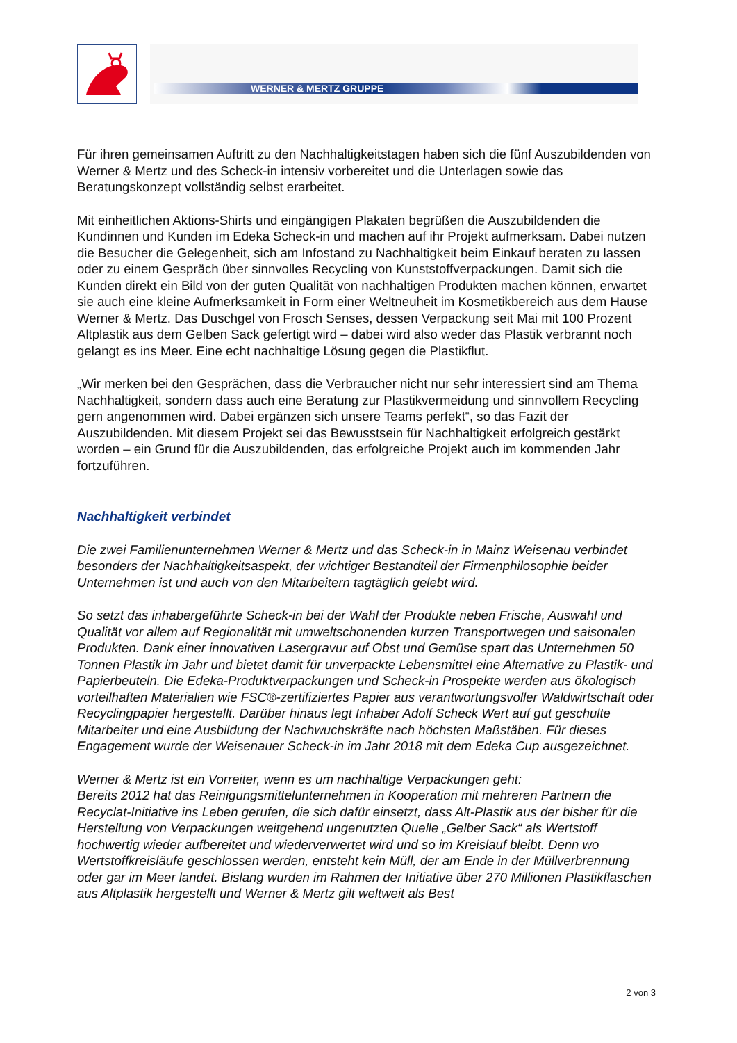WERNER & MERTZ GRUPPE
Für ihren gemeinsamen Auftritt zu den Nachhaltigkeitstagen haben sich die fünf Auszubildenden von Werner & Mertz und des Scheck-in intensiv vorbereitet und die Unterlagen sowie das Beratungskonzept vollständig selbst erarbeitet.
Mit einheitlichen Aktions-Shirts und eingängigen Plakaten begrüßen die Auszubildenden die Kundinnen und Kunden im Edeka Scheck-in und machen auf ihr Projekt aufmerksam. Dabei nutzen die Besucher die Gelegenheit, sich am Infostand zu Nachhaltigkeit beim Einkauf beraten zu lassen oder zu einem Gespräch über sinnvolles Recycling von Kunststoffverpackungen. Damit sich die Kunden direkt ein Bild von der guten Qualität von nachhaltigen Produkten machen können, erwartet sie auch eine kleine Aufmerksamkeit in Form einer Weltneuheit im Kosmetikbereich aus dem Hause Werner & Mertz. Das Duschgel von Frosch Senses, dessen Verpackung seit Mai mit 100 Prozent Altplastik aus dem Gelben Sack gefertigt wird – dabei wird also weder das Plastik verbrannt noch gelangt es ins Meer. Eine echt nachhaltige Lösung gegen die Plastikflut.
„Wir merken bei den Gesprächen, dass die Verbraucher nicht nur sehr interessiert sind am Thema Nachhaltigkeit, sondern dass auch eine Beratung zur Plastikvermeidung und sinnvollem Recycling gern angenommen wird. Dabei ergänzen sich unsere Teams perfekt“, so das Fazit der Auszubildenden. Mit diesem Projekt sei das Bewusstsein für Nachhaltigkeit erfolgreich gestärkt worden – ein Grund für die Auszubildenden, das erfolgreiche Projekt auch im kommenden Jahr fortzuführen.
Nachhaltigkeit verbindet
Die zwei Familienunternehmen Werner & Mertz und das Scheck-in in Mainz Weisenau verbindet besonders der Nachhaltigkeitsaspekt, der wichtiger Bestandteil der Firmenphilosophie beider Unternehmen ist und auch von den Mitarbeitern tagtäglich gelebt wird.
So setzt das inhabergeführte Scheck-in bei der Wahl der Produkte neben Frische, Auswahl und Qualität vor allem auf Regionalität mit umweltschonenden kurzen Transportwegen und saisonalen Produkten. Dank einer innovativen Lasergravur auf Obst und Gemüse spart das Unternehmen 50 Tonnen Plastik im Jahr und bietet damit für unverpackte Lebensmittel eine Alternative zu Plastik- und Papierbeuteln. Die Edeka-Produktverpackungen und Scheck-in Prospekte werden aus ökologisch vorteilhaften Materialien wie FSC®-zertifiziertes Papier aus verantwortungsvoller Waldwirtschaft oder Recyclingpapier hergestellt. Darüber hinaus legt Inhaber Adolf Scheck Wert auf gut geschulte Mitarbeiter und eine Ausbildung der Nachwuchskräfte nach höchsten Maßstäben. Für dieses Engagement wurde der Weisenauer Scheck-in im Jahr 2018 mit dem Edeka Cup ausgezeichnet.
Werner & Mertz ist ein Vorreiter, wenn es um nachhaltige Verpackungen geht:
Bereits 2012 hat das Reinigungsmittelunternehmen in Kooperation mit mehreren Partnern die Recyclat-Initiative ins Leben gerufen, die sich dafür einsetzt, dass Alt-Plastik aus der bisher für die Herstellung von Verpackungen weitgehend ungenutzten Quelle „Gelber Sack“ als Wertstoff hochwertig wieder aufbereitet und wiederverwertet wird und so im Kreislauf bleibt. Denn wo Wertstoffkreisläufe geschlossen werden, entsteht kein Müll, der am Ende in der Müllverbrennung oder gar im Meer landet. Bislang wurden im Rahmen der Initiative über 270 Millionen Plastikflaschen aus Altplastik hergestellt und Werner & Mertz gilt weltweit als Best
2 von 3